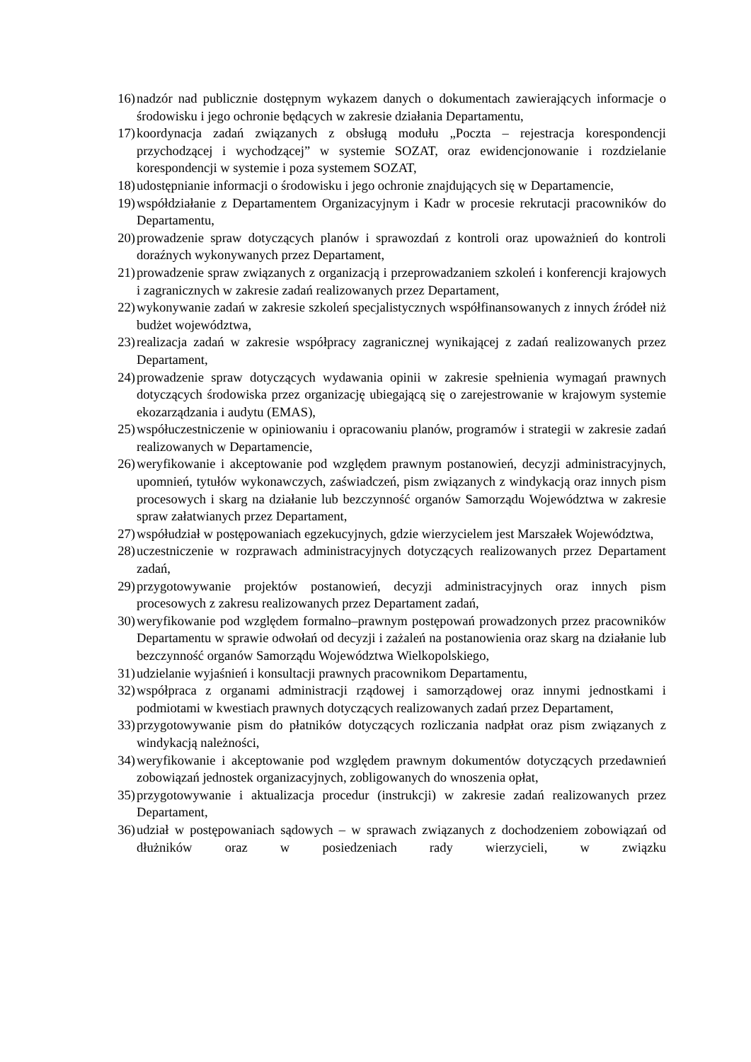16) nadzór nad publicznie dostępnym wykazem danych o dokumentach zawierających informacje o środowisku i jego ochronie będących w zakresie działania Departamentu,
17) koordynacja zadań związanych z obsługą modułu „Poczta – rejestracja korespondencji przychodzącej i wychodzącej” w systemie SOZAT, oraz ewidencjonowanie i rozdzielanie korespondencji w systemie i poza systemem SOZAT,
18) udostępnianie informacji o środowisku i jego ochronie znajdujących się w Departamencie,
19) współdziałanie z Departamentem Organizacyjnym i Kadr w procesie rekrutacji pracowników do Departamentu,
20) prowadzenie spraw dotyczących planów i sprawozdań z kontroli oraz upoważnień do kontroli doraźnych wykonywanych przez Departament,
21) prowadzenie spraw związanych z organizacją i przeprowadzaniem szkoleń i konferencji krajowych i zagranicznych w zakresie zadań realizowanych przez Departament,
22) wykonywanie zadań w zakresie szkoleń specjalistycznych współfinansowanych z innych źródeł niż budżet województwa,
23) realizacja zadań w zakresie współpracy zagranicznej wynikającej z zadań realizowanych przez Departament,
24) prowadzenie spraw dotyczących wydawania opinii w zakresie spełnienia wymagań prawnych dotyczących środowiska przez organizację ubiegającą się o zarejestrowanie w krajowym systemie ekozarządzania i audytu (EMAS),
25) współuczestniczenie w opiniowaniu i opracowaniu planów, programów i strategii w zakresie zadań realizowanych w Departamencie,
26) weryfikowanie i akceptowanie pod względem prawnym postanowień, decyzji administracyjnych, upomnień, tytułów wykonawczych, zaświadczeń, pism związanych z windykacją oraz innych pism procesowych i skarg na działanie lub bezczynność organów Samorządu Województwa w zakresie spraw załatwianych przez Departament,
27) współudział w postępowaniach egzekucyjnych, gdzie wierzycielem jest Marszałek Województwa,
28) uczestniczenie w rozprawach administracyjnych dotyczących realizowanych przez Departament zadań,
29) przygotowywanie projektów postanowień, decyzji administracyjnych oraz innych pism procesowych z zakresu realizowanych przez Departament zadań,
30) weryfikowanie pod względem formalno–prawnym postępowań prowadzonych przez pracowników Departamentu w sprawie odwołań od decyzji i zażaleń na postanowienia oraz skarg na działanie lub bezczynność organów Samorządu Województwa Wielkopolskiego,
31) udzielanie wyjaśnień i konsultacji prawnych pracownikom Departamentu,
32) współpraca z organami administracji rządowej i samorządowej oraz innymi jednostkami i podmiotami w kwestiach prawnych dotyczących realizowanych zadań przez Departament,
33) przygotowywanie pism do płatników dotyczących rozliczania nadpłat oraz pism związanych z windykacją należności,
34) weryfikowanie i akceptowanie pod względem prawnym dokumentów dotyczących przedawnień zobowiązań jednostek organizacyjnych, zobligowanych do wnoszenia opłat,
35) przygotowywanie i aktualizacja procedur (instrukcji) w zakresie zadań realizowanych przez Departament,
36) udział w postępowaniach sądowych – w sprawach związanych z dochodzeniem zobowiązań od dłużników oraz w posiedzeniach rady wierzycieli, w związku